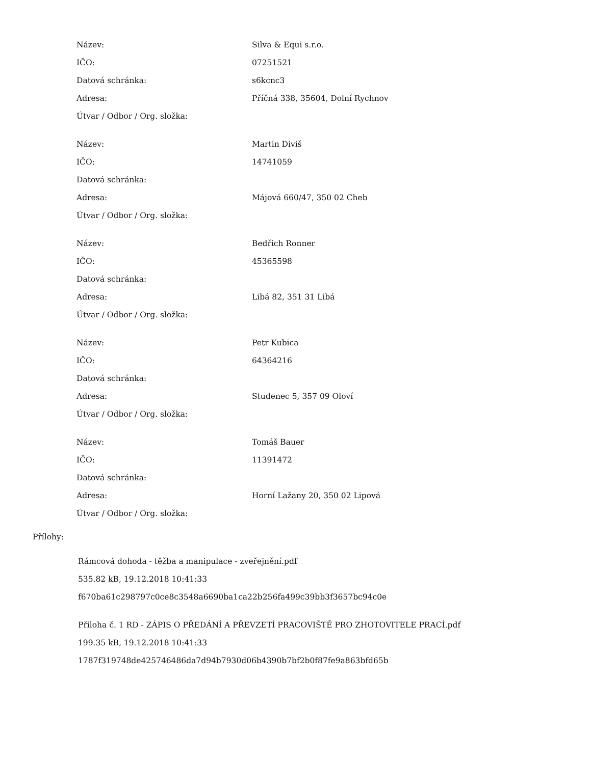| Název: | Silva & Equi s.r.o. |
| IČO: | 07251521 |
| Datová schránka: | s6kcnc3 |
| Adresa: | Příčná 338, 35604, Dolní Rychnov |
| Útvar / Odbor / Org. složka: | |
| Název: | Martin Diviš |
| IČO: | 14741059 |
| Datová schránka: | |
| Adresa: | Májová 660/47, 350 02 Cheb |
| Útvar / Odbor / Org. složka: | |
| Název: | Bedřich Ronner |
| IČO: | 45365598 |
| Datová schránka: | |
| Adresa: | Libá 82, 351 31 Libá |
| Útvar / Odbor / Org. složka: | |
| Název: | Petr Kubica |
| IČO: | 64364216 |
| Datová schránka: | |
| Adresa: | Studenec 5, 357 09 Oloví |
| Útvar / Odbor / Org. složka: | |
| Název: | Tomáš Bauer |
| IČO: | 11391472 |
| Datová schránka: | |
| Adresa: | Horní Lažany 20, 350 02 Lipová |
| Útvar / Odbor / Org. složka: | |
Přílohy:
Rámcová dohoda - těžba a manipulace - zveřejnění.pdf
535.82 kB, 19.12.2018 10:41:33
f670ba61c298797c0ce8c3548a6690ba1ca22b256fa499c39bb3f3657bc94c0e
Příloha č. 1 RD - ZÁPIS O PŘEDÁNÍ A PŘEVZETÍ PRACOVIŠTĚ PRO ZHOTOVITELE PRACÍ.pdf
199.35 kB, 19.12.2018 10:41:33
1787f319748de425746486da7d94b7930d06b4390b7bf2b0f87fe9a863bfd65b